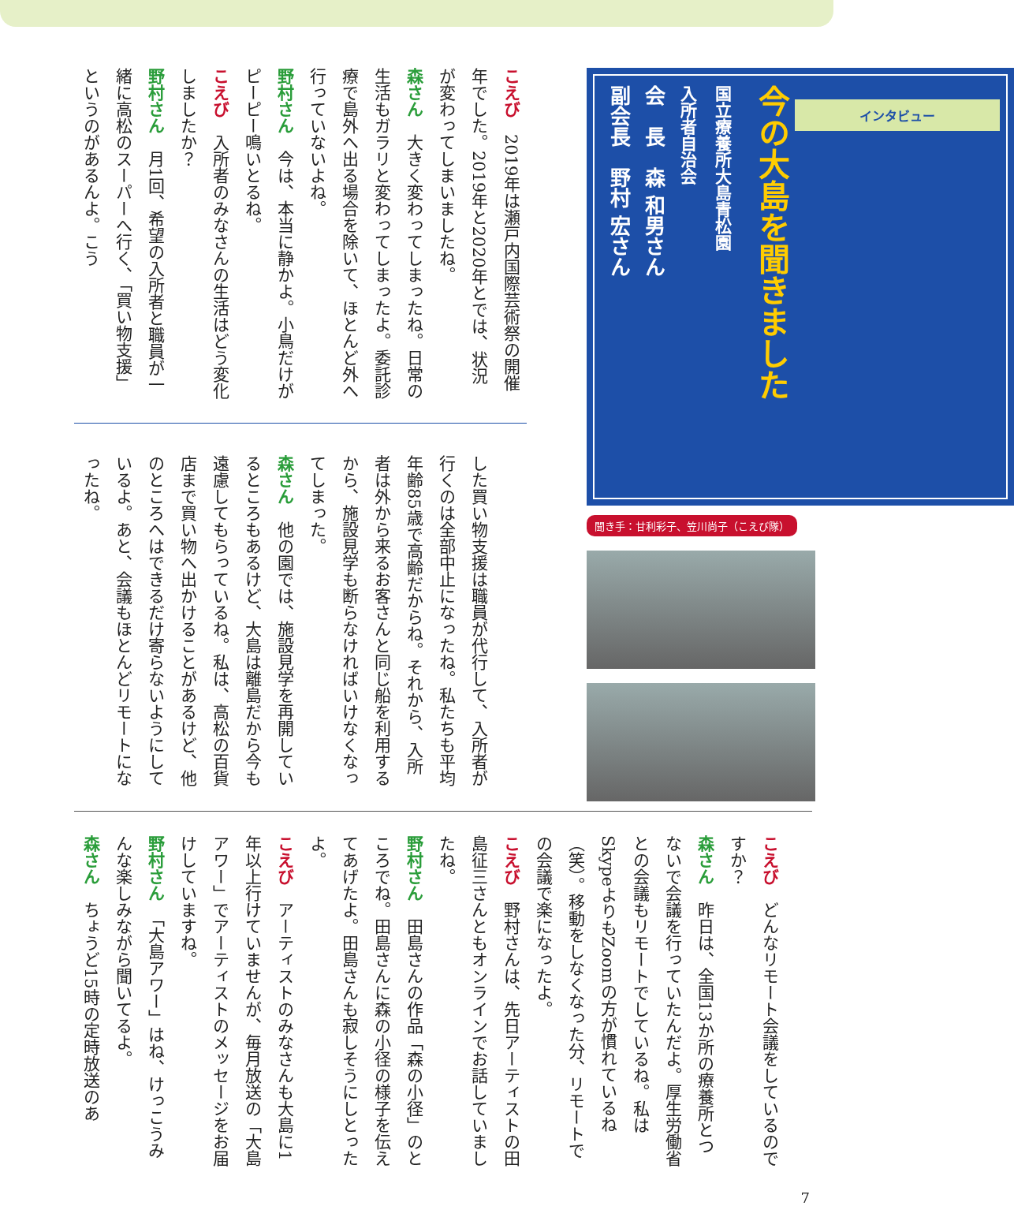インタビュー
今の大島を聞きました
国立療養所大島青松園
入所者自治会
会　長　森 和男さん
副会長　野村 宏さん
聞き手：甘利彩子、笠川尚子（こえび隊）
こえび　2019年は瀬戸内国際芸術祭の開催年でした。2019年と2020年とでは、状況が変わってしまいましたね。
森さん　大きく変わってしまったね。日常の生活もガラリと変わってしまったよ。委託診療で島外へ出る場合を除いて、ほとんど外へ行っていないよね。
野村さん　今は、本当に静かよ。小鳥だけがピーピー鳴いとるね。
こえび　入所者のみなさんの生活はどう変化しましたか？
野村さん　月1回、希望の入所者と職員が一緒に高松のスーパーへ行く、「買い物支援」というのがあるんよ。こう
した買い物支援は職員が代行して、入所者が行くのは全部中止になったね。私たちも平均年齢85歳で高齢だからね。それから、入所者は外から来るお客さんと同じ船を利用するから、施設見学も断らなければいけなくなってしまった。
森さん　他の園では、施設見学を再開しているところもあるけど、大島は離島だから今も遠慮してもらっているね。私は、高松の百貨店まで買い物へ出かけることがあるけど、他のところへはできるだけ寄らないようにしているよ。あと、会議もほとんどリモートになったね。
こえび　どんなリモート会議をしているのですか？
森さん　昨日は、全国13か所の療養所とつないで会議を行っていたんだよ。厚生労働省との会議もリモートでしているね。私はSkypeよりもZoomの方が慣れているね（笑）。移動をしなくなった分、リモートでの会議で楽になったよ。
こえび　野村さんは、先日アーティストの田島征三さんともオンラインでお話していましたね。
野村さん　田島さんの作品「森の小径」のところでね。田島さんに森の小径の様子を伝えてあげたよ。田島さんも寂しそうにしとったよ。
こえび　アーティストのみなさんも大島に1年以上行けていませんが、毎月放送の「大島アワー」でアーティストのメッセージをお届けしていますね。
野村さん　「大島アワー」はね、けっこうみんな楽しみながら聞いてるよ。
森さん　ちょうど15時の定時放送のあ
7